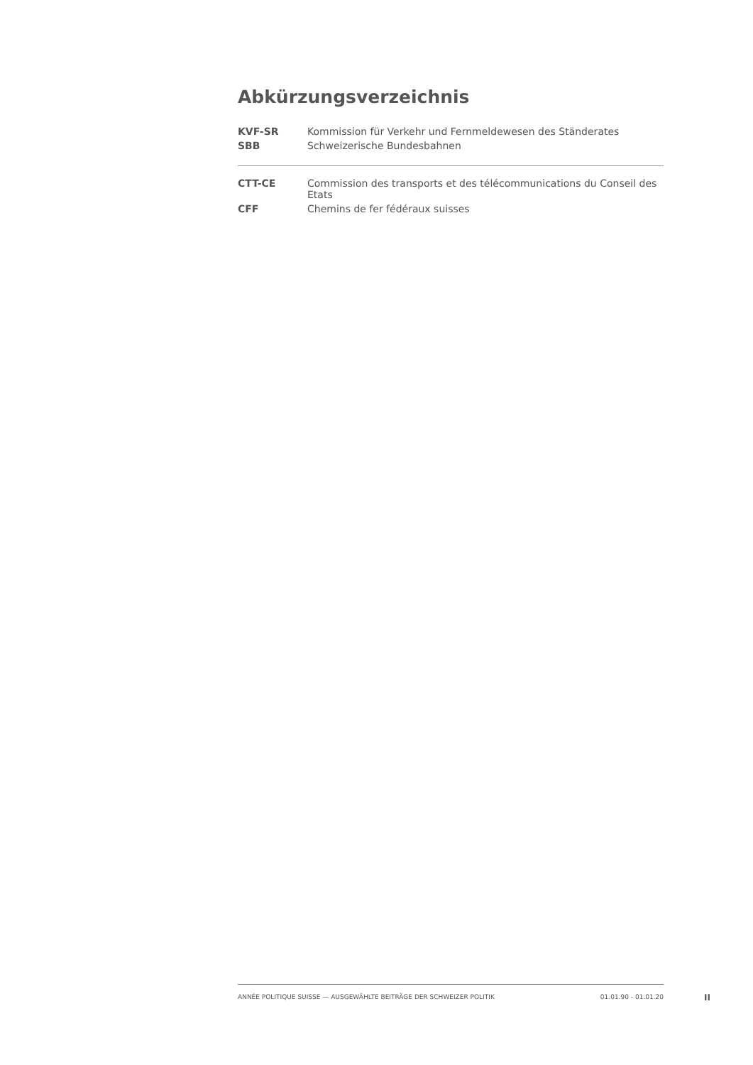Abkürzungsverzeichnis
| KVF-SR | Kommission für Verkehr und Fernmeldewesen des Ständerates |
| SBB | Schweizerische Bundesbahnen |
| CTT-CE | Commission des transports et des télécommunications du Conseil des Etats |
| CFF | Chemins de fer fédéraux suisses |
ANNÉE POLITIQUE SUISSE — AUSGEWÄHLTE BEITRÄGE DER SCHWEIZER POLITIK 01.01.90 - 01.01.20
II